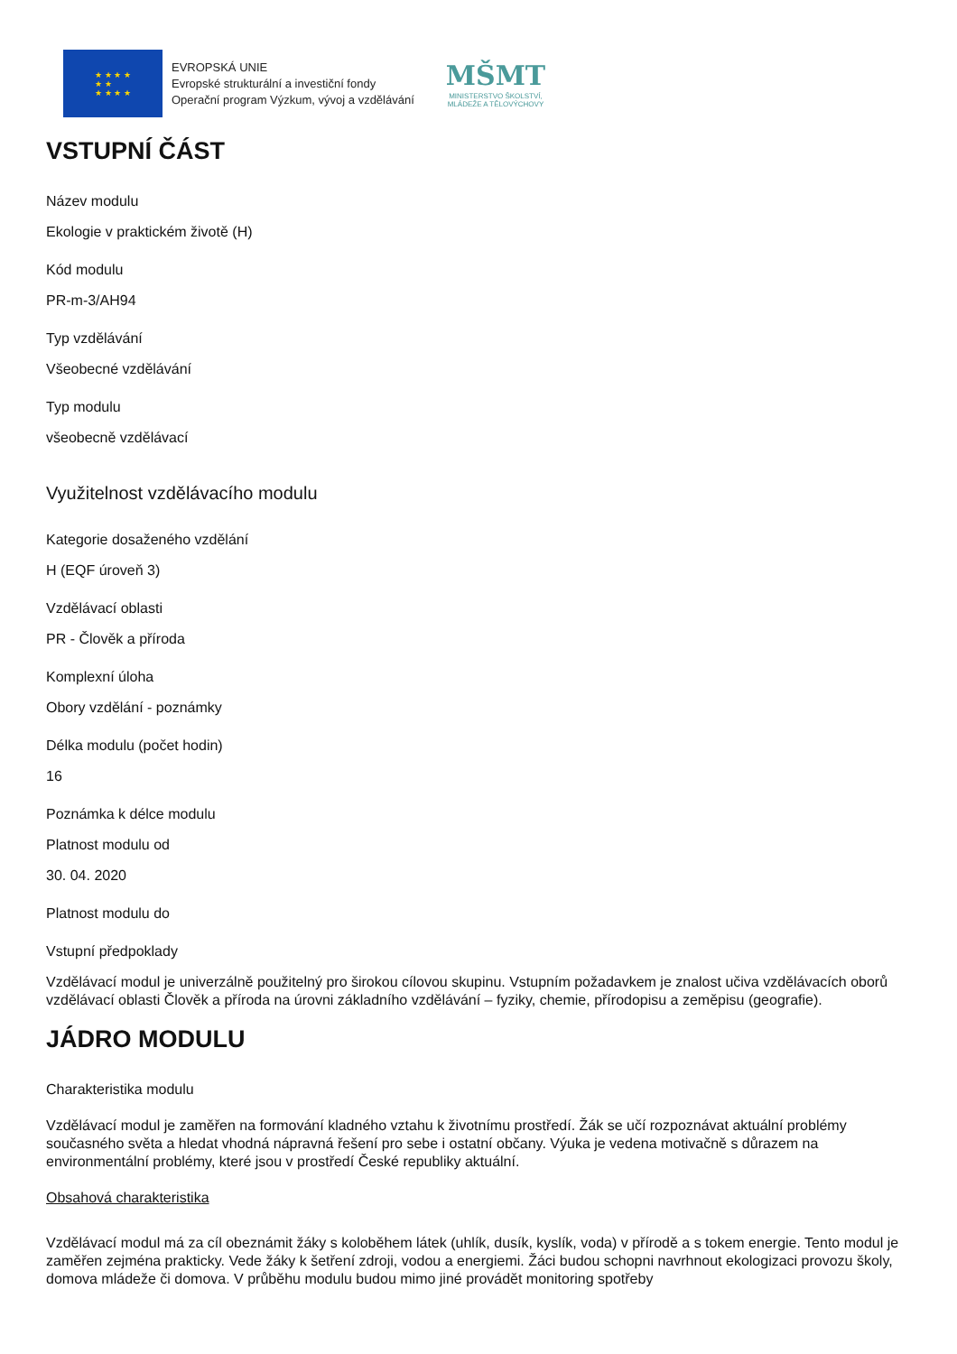★ ★ ★ ★
★ ★
★ ★ ★ ★
EVROPSKÁ UNIE
Evropské strukturální a investiční fondy
Operační program Výzkum, vývoj a vzdělávání
MŠMT
MINISTERSTVO ŠKOLSTVÍ,
MLÁDEŽE A TĚLOVÝCHOVY
VSTUPNÍ ČÁST
Název modulu
Ekologie v praktickém životě (H)
Kód modulu
PR-m-3/AH94
Typ vzdělávání
Všeobecné vzdělávání
Typ modulu
všeobecně vzdělávací
Využitelnost vzdělávacího modulu
Kategorie dosaženého vzdělání
H (EQF úroveň 3)
Vzdělávací oblasti
PR - Člověk a příroda
Komplexní úloha
Obory vzdělání - poznámky
Délka modulu (počet hodin)
16
Poznámka k délce modulu
Platnost modulu od
30. 04. 2020
Platnost modulu do
Vstupní předpoklady
Vzdělávací modul je univerzálně použitelný pro širokou cílovou skupinu. Vstupním požadavkem je znalost učiva vzdělávacích oborů vzdělávací oblasti Člověk a příroda na úrovni základního vzdělávání – fyziky, chemie, přírodopisu a zeměpisu (geografie).
JÁDRO MODULU
Charakteristika modulu
Vzdělávací modul je zaměřen na formování kladného vztahu k životnímu prostředí. Žák se učí rozpoznávat aktuální problémy současného světa a hledat vhodná nápravná řešení pro sebe i ostatní občany. Výuka je vedena motivačně s důrazem na environmentální problémy, které jsou v prostředí České republiky aktuální.
Obsahová charakteristika
Vzdělávací modul má za cíl obeznámit žáky s koloběhem látek (uhlík, dusík, kyslík, voda) v přírodě a s tokem energie. Tento modul je zaměřen zejména prakticky. Vede žáky k šetření zdroji, vodou a energiemi. Žáci budou schopni navrhnout ekologizaci provozu školy, domova mládeže či domova. V průběhu modulu budou mimo jiné provádět monitoring spotřeby